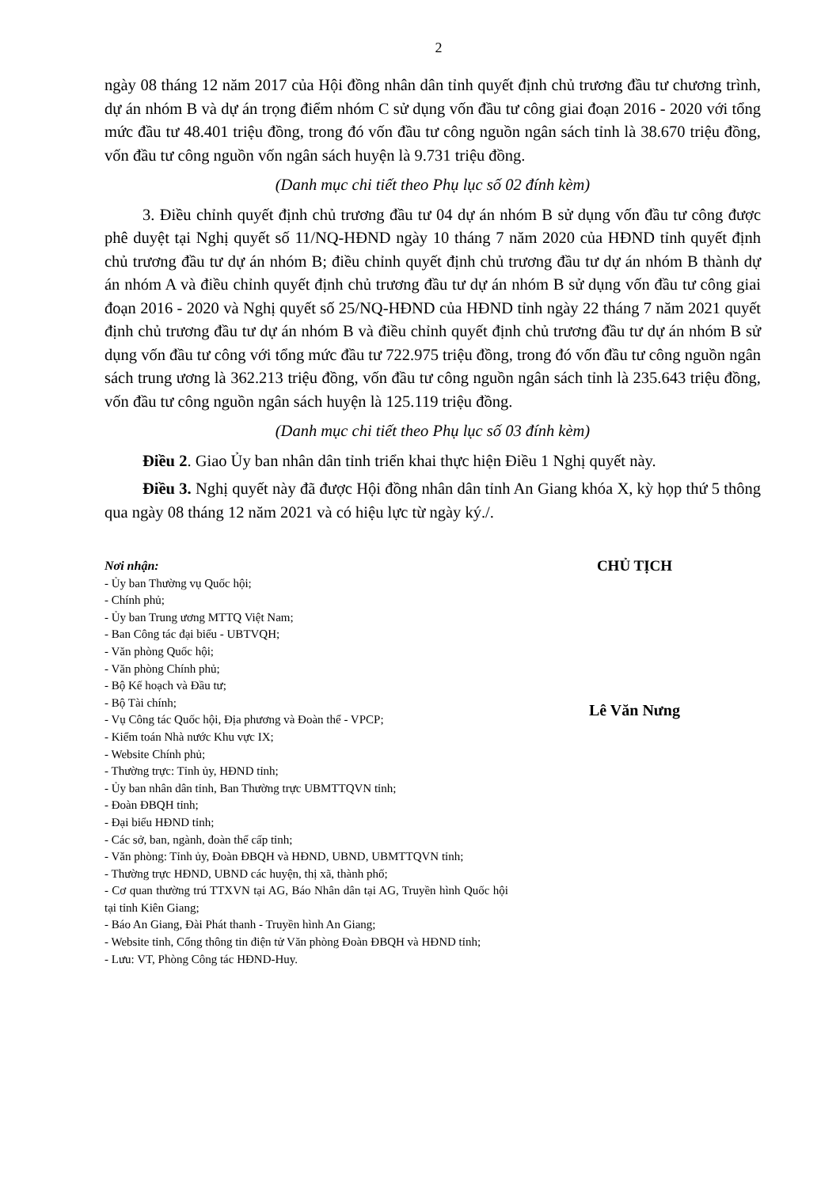2
ngày 08 tháng 12 năm 2017 của Hội đồng nhân dân tỉnh quyết định chủ trương đầu tư chương trình, dự án nhóm B và dự án trọng điểm nhóm C sử dụng vốn đầu tư công giai đoạn 2016 - 2020 với tổng mức đầu tư 48.401 triệu đồng, trong đó vốn đầu tư công nguồn ngân sách tỉnh là 38.670 triệu đồng, vốn đầu tư công nguồn vốn ngân sách huyện là 9.731 triệu đồng.
(Danh mục chi tiết theo Phụ lục số 02 đính kèm)
3. Điều chỉnh quyết định chủ trương đầu tư 04 dự án nhóm B sử dụng vốn đầu tư công được phê duyệt tại Nghị quyết số 11/NQ-HĐND ngày 10 tháng 7 năm 2020 của HĐND tỉnh quyết định chủ trương đầu tư dự án nhóm B; điều chỉnh quyết định chủ trương đầu tư dự án nhóm B thành dự án nhóm A và điều chỉnh quyết định chủ trương đầu tư dự án nhóm B sử dụng vốn đầu tư công giai đoạn 2016 - 2020 và Nghị quyết số 25/NQ-HĐND của HĐND tỉnh ngày 22 tháng 7 năm 2021 quyết định chủ trương đầu tư dự án nhóm B và điều chỉnh quyết định chủ trương đầu tư dự án nhóm B sử dụng vốn đầu tư công với tổng mức đầu tư 722.975 triệu đồng, trong đó vốn đầu tư công nguồn ngân sách trung ương là 362.213 triệu đồng, vốn đầu tư công nguồn ngân sách tỉnh là 235.643 triệu đồng, vốn đầu tư công nguồn ngân sách huyện là 125.119 triệu đồng.
(Danh mục chi tiết theo Phụ lục số 03 đính kèm)
Điều 2. Giao Ủy ban nhân dân tỉnh triển khai thực hiện Điều 1 Nghị quyết này.
Điều 3. Nghị quyết này đã được Hội đồng nhân dân tỉnh An Giang khóa X, kỳ họp thứ 5 thông qua ngày 08 tháng 12 năm 2021 và có hiệu lực từ ngày ký./.
Nơi nhận:
- Ủy ban Thường vụ Quốc hội;
- Chính phủ;
- Ủy ban Trung ương MTTQ Việt Nam;
- Ban Công tác đại biểu - UBTVQH;
- Văn phòng Quốc hội;
- Văn phòng Chính phủ;
- Bộ Kế hoạch và Đầu tư;
- Bộ Tài chính;
- Vụ Công tác Quốc hội, Địa phương và Đoàn thể - VPCP;
- Kiểm toán Nhà nước Khu vực IX;
- Website Chính phủ;
- Thường trực: Tỉnh ủy, HĐND tỉnh;
- Ủy ban nhân dân tỉnh, Ban Thường trực UBMTTQVN tỉnh;
- Đoàn ĐBQH tỉnh;
- Đại biểu HĐND tỉnh;
- Các sở, ban, ngành, đoàn thể cấp tỉnh;
- Văn phòng: Tỉnh ủy, Đoàn ĐBQH và HĐND, UBND, UBMTTQVN tỉnh;
- Thường trực HĐND, UBND các huyện, thị xã, thành phố;
- Cơ quan thường trú TTXVN tại AG, Báo Nhân dân tại AG, Truyền hình Quốc hội tại tỉnh Kiên Giang;
- Báo An Giang, Đài Phát thanh - Truyền hình An Giang;
- Website tỉnh, Cổng thông tin điện tử Văn phòng Đoàn ĐBQH và HĐND tỉnh;
- Lưu: VT, Phòng Công tác HĐND-Huy.
CHỦ TỊCH
Lê Văn Nưng